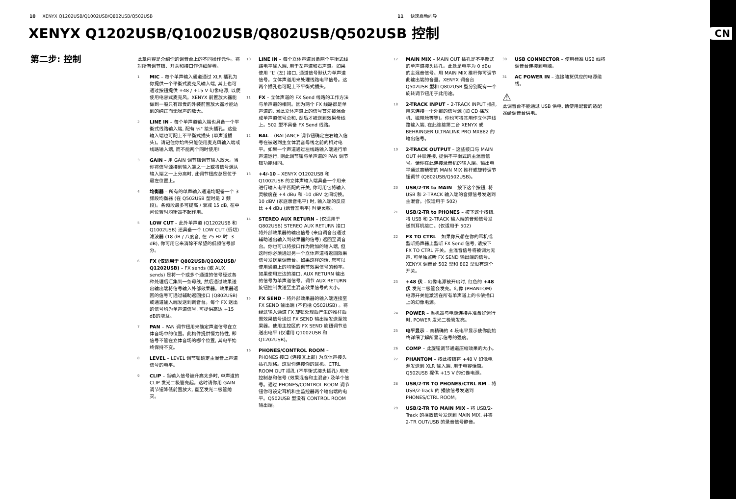CN
10 XENYX Q1202USB/Q1002USB/Q802USB/Q502USB 11 快速启动向导
XENYX Q1202USB/Q1002USB/Q802USB/Q502USB 控制
第二步: 控制
此章内容是介绍你的调音台上的不同操作元件。将对所有调节钮、开关和接口作详细解释。
1
MIC – 每个单声输入通道通过 XLR 插孔为你提供一个平衡式麦克风输入端, 其上也可通过按钮提供 +48 / +15 V 幻像电源, 以便使用电容式麦克风。XENYX 前置放大器能做到一般只有昂贵的外装前置放大器才能达到的纯正而无噪声的放大。
2
LINE IN – 每个单声道输入端也具备一个平衡式线路输入端, 配有 ¼" 接头插孔。这些输入端也可配上不平衡式插头 (单声道插头)。请记住你始终只能使用麦克风输入端或线路输入端, 而不能两个同时使用!
3
GAIN – 用 GAIN 调节钮调节输入放大。当你将信号源接到输入端之一上或将信号源从输入端之一上分离时, 此调节钮应总是位于最左位置上。
4
均衡器 – 所有的单声输入通道均配备一个 3 频段均衡器 (在 Q502USB 型时是 2 频段)。各频段最多可提高 / 衰减 15 dB, 在中间位置时均衡器不起作用。
5
LOW CUT – 此外单声道 (Q1202USB 和 Q1002USB) 还具备一个 LOW CUT (低切) 滤波器 (18 dB / 八度音, 在 75 Hz 时 -3 dB), 你可用它来消除不希望的低频信号部分。
6
FX (仅适用于 Q802USB/Q1002USB/ Q1202USB) – FX sends (或 AUX sends) 是将一个或多个通道的信号经过各种处理后汇集到一条母线, 然后通过效果送出输出端将信号输入外部效果器。效果器返回的信号可通过辅助返回接口 (Q802USB) 或通道输入端发送到调音台。每个 FX 送出的信号均为单声道信号, 可提供高达 +15 dB的增益。
7
PAN – PAN 调节钮用来确定声道信号在立体音场中的位置。此构件提供恒力特性, 即信号不管在立体音场的哪个位置, 其电平始终保持不变。
8
LEVEL – LEVEL 调节钮确定主混音上声道信号的电平。
9
CLIP – 当输入信号被升高太多时, 单声道的 CLIP 发光二极管亮起。这时请你用 GAIN 调节钮降低前置放大, 直至发光二极管熄灭。
10
LINE IN – 每个立体声道具备两个平衡式线路电平输入端, 用于左声道和右声道。如果使用 “L” (左) 接口, 通道信号默认为单声道信号。立体声道用来处理线路电平信号。这两个插孔也可配上不平衡式插头。
11
FX – 立体声道的 FX Send 线路的工作方法与单声道的相同。因为两个 FX 线路都是单声道的, 因此立体声道上的信号首先被混合成单声道信号总和, 然后才被送到效果母线上。502 型不具备 FX Send 线路。
12
BAL – (BAL)ANCE 调节钮确定左右输入信号在被送到主立体混音母线之前的相对电平。如果一个声道通过左线路输入端进行单声道运行, 则此调节钮与单声道的 PAN 调节钮功能相同。
13
+4/-10 – XENYX Q1202USB 和 Q1002USB 的立体声输入端具备一个用来进行输入电平匹配的开关, 你可用它将输入灵敏度在 +4 dBu 和 -10 dBV 之间切换。10 dBV (家庭录音电平) 时, 输入端的反应比 +4 dBu (录音室电平) 时更灵敏。
14
STEREO AUX RETURN – (仅适用于 Q802USB) STEREO AUX RETURN 接口将外部效果器的输出信号 (来自调音台通过辅助送出输入到效果器的信号) 返回至调音台。你也可以将接口作为附加的输入端, 但这时你必须通过另一个立体声道将返回效果信号发送至调音台。如果这样的话, 您可以使用通道上的均衡器调节效果信号的频率。如果使用左边的接口, AUX RETURN 输出的信号为单声道信号。调节 AUX RETURN 旋钮控制发送至主混音效果信号的大小。
15
FX SEND – 将外部效果器的输入端连接至 FX SEND 输出端 (不包括 Q502USB) 。将经过输入通道 FX 旋钮处理后产生的推杆后置效果信号通过 FX SEND 输出端发送至效果器。使用主控区的 FX SEND 旋钮调节总送出电平 (仅适用 Q1002USB 和 Q1202USB)。
16
PHONES/CONTROL ROOM – PHONES 接口 (连接区上部) 为立体声接头插孔规格。这里你连接你的耳机。CTRL ROOM OUT 插孔 (不平衡式接头插孔) 用来控制总和信号 (效果混音和主混音) 及单个信号。通过 PHONES/CONTROL ROOM 调节钮你可设定耳机和主监控器两个输出端的电平。Q502USB 型没有 CONTROL ROOM 输出端。
17
MAIN MIX – MAIN OUT 插孔是不平衡式的单声道接头插孔。此处是电平为 0 dBu 的主混音信号。用 MAIN MIX 推杆你可调节此输出端的音量。XENYX 调音台 Q502USB 型和 Q802USB 型分别配有一个旋转调节钮用于此用途。
18
2-TRACK INPUT – 2-TRACK INPUT 插孔用来连接一个外部的信号源 (如 CD 播放机、磁带舱等等)。你也可将其用作立体声线路输入端, 在此连接第二台 XENYX 或 BEHRINGER ULTRALINK PRO MX882 的输出信号。
19
2-TRACK OUTPUT – 这些接口与 MAIN OUT 并联连接, 提供不平衡式的主混音信号。请你在此连接录音机的输入端。输出电平通过高精密的 MAIN MIX 推杆或旋转调节钮调节 (Q802USB/Q502USB)。
20
USB/2-TR to MAIN – 按下这个按钮, 将USB 和 2-TRACK 输入端的音频信号发送到主混音。(仅适用于 502)
21
USB/2-TR to PHONES – 按下这个按钮, 将 USB 和 2-TRACK 输入端的音频信号发送到耳机接口。(仅适用于 502)
22
FX TO CTRL – 如果你只想在你的耳机或监听扬声器上监听 FX Send 信号, 请按下 FX TO CTRL 开关。主混音信号将被调为无声, 可单独监听 FX SEND 输出端的信号。XENYX 调音台 502 型和 802 型没有这个开关。
23
+48 伏 – 幻像电源被开启时, 红色的 +48 伏 发光二极管会发亮。幻像 (PHANTOM) 电源开关能激活在所有单声道上的卡侬插口上的幻像电源。
24
POWER – 当机器与电源连接并准备好运行时, POWER 发光二极管发亮。
25
电平显示 – 高精确的 4 段电平显示使你能始终详细了解所显示信号的强度。
26
COMP – 此旋钮调节通道压缩效果的大小。
27
PHANTOM – 按此按钮将 +48 V 幻像电源发送到 XLR 输入端, 用于电容话筒。Q502USB 提供 +15 V 的幻像电源。
28
USB/2-TR TO PHONES/CTRL RM – 将 USB/2-Track 的 播放信号发送到 PHONES/CTRL ROOM。
29
USB/2-TR TO MAIN MIX – 将 USB/2-Track 的播放信号发送到 MAIN MIX, 并将 2-TR OUT/USB 的录音信号静音。
30
USB CONNECTOR – 使用标准 USB 线将调音台连接到电脑。
31
AC POWER IN – 连接随货供应的电源缆线。
⚠
此调音台不能通过 USB 供电, 请使用配套的适配器给调音台供电。